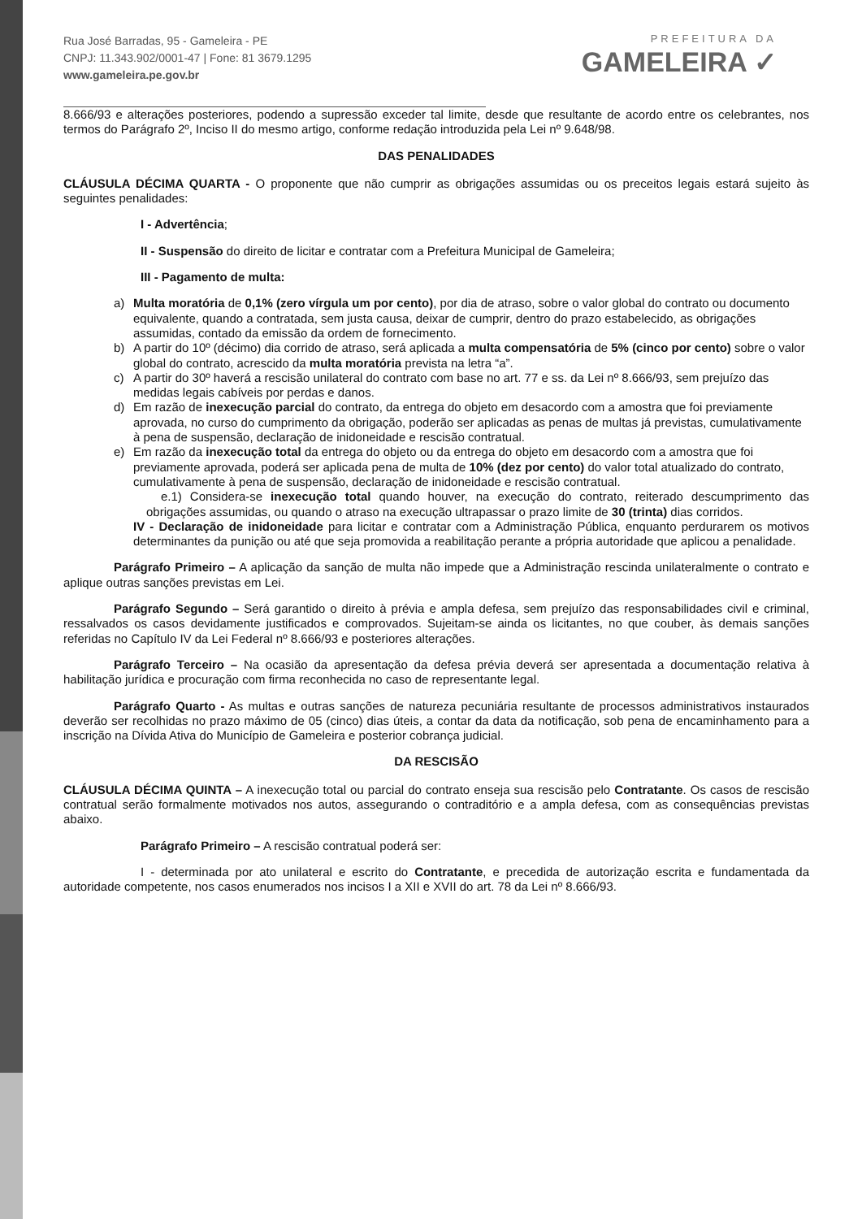Rua José Barradas, 95 - Gameleira - PE
CNPJ: 11.343.902/0001-47 | Fone: 81 3679.1295
www.gameleira.pe.gov.br
PREFEITURA DA
GAMELEIRA ✓
8.666/93 e alterações posteriores, podendo a supressão exceder tal limite, desde que resultante de acordo entre os celebrantes, nos termos do Parágrafo 2º, Inciso II do mesmo artigo, conforme redação introduzida pela Lei nº 9.648/98.
DAS PENALIDADES
CLÁUSULA DÉCIMA QUARTA - O proponente que não cumprir as obrigações assumidas ou os preceitos legais estará sujeito às seguintes penalidades:
I - Advertência;
II - Suspensão do direito de licitar e contratar com a Prefeitura Municipal de Gameleira;
III - Pagamento de multa:
a) Multa moratória de 0,1% (zero vírgula um por cento), por dia de atraso, sobre o valor global do contrato ou documento equivalente, quando a contratada, sem justa causa, deixar de cumprir, dentro do prazo estabelecido, as obrigações assumidas, contado da emissão da ordem de fornecimento.
b) A partir do 10º (décimo) dia corrido de atraso, será aplicada a multa compensatória de 5% (cinco por cento) sobre o valor global do contrato, acrescido da multa moratória prevista na letra “a”.
c) A partir do 30º haverá a rescisão unilateral do contrato com base no art. 77 e ss. da Lei nº 8.666/93, sem prejuízo das medidas legais cabíveis por perdas e danos.
d) Em razão de inexecução parcial do contrato, da entrega do objeto em desacordo com a amostra que foi previamente aprovada, no curso do cumprimento da obrigação, poderão ser aplicadas as penas de multas já previstas, cumulativamente à pena de suspensão, declaração de inidoneidade e rescisão contratual.
e) Em razão da inexecução total da entrega do objeto ou da entrega do objeto em desacordo com a amostra que foi previamente aprovada, poderá ser aplicada pena de multa de 10% (dez por cento) do valor total atualizado do contrato, cumulativamente à pena de suspensão, declaração de inidoneidade e rescisão contratual.
e.1) Considera-se inexecução total quando houver, na execução do contrato, reiterado descumprimento das obrigações assumidas, ou quando o atraso na execução ultrapassar o prazo limite de 30 (trinta) dias corridos.
IV - Declaração de inidoneidade para licitar e contratar com a Administração Pública, enquanto perdurarem os motivos determinantes da punição ou até que seja promovida a reabilitação perante a própria autoridade que aplicou a penalidade.
Parágrafo Primeiro – A aplicação da sanção de multa não impede que a Administração rescinda unilateralmente o contrato e aplique outras sanções previstas em Lei.
Parágrafo Segundo – Será garantido o direito à prévia e ampla defesa, sem prejuízo das responsabilidades civil e criminal, ressalvados os casos devidamente justificados e comprovados. Sujeitam-se ainda os licitantes, no que couber, às demais sanções referidas no Capítulo IV da Lei Federal nº 8.666/93 e posteriores alterações.
Parágrafo Terceiro – Na ocasião da apresentação da defesa prévia deverá ser apresentada a documentação relativa à habilitação jurídica e procuração com firma reconhecida no caso de representante legal.
Parágrafo Quarto - As multas e outras sanções de natureza pecuniária resultante de processos administrativos instaurados deverão ser recolhidas no prazo máximo de 05 (cinco) dias úteis, a contar da data da notificação, sob pena de encaminhamento para a inscrição na Dívida Ativa do Município de Gameleira e posterior cobrança judicial.
DA RESCISÃO
CLÁUSULA DÉCIMA QUINTA – A inexecução total ou parcial do contrato enseja sua rescisão pelo Contratante. Os casos de rescisão contratual serão formalmente motivados nos autos, assegurando o contraditório e a ampla defesa, com as consequências previstas abaixo.
Parágrafo Primeiro – A rescisão contratual poderá ser:
I - determinada por ato unilateral e escrito do Contratante, e precedida de autorização escrita e fundamentada da autoridade competente, nos casos enumerados nos incisos I a XII e XVII do art. 78 da Lei nº 8.666/93.